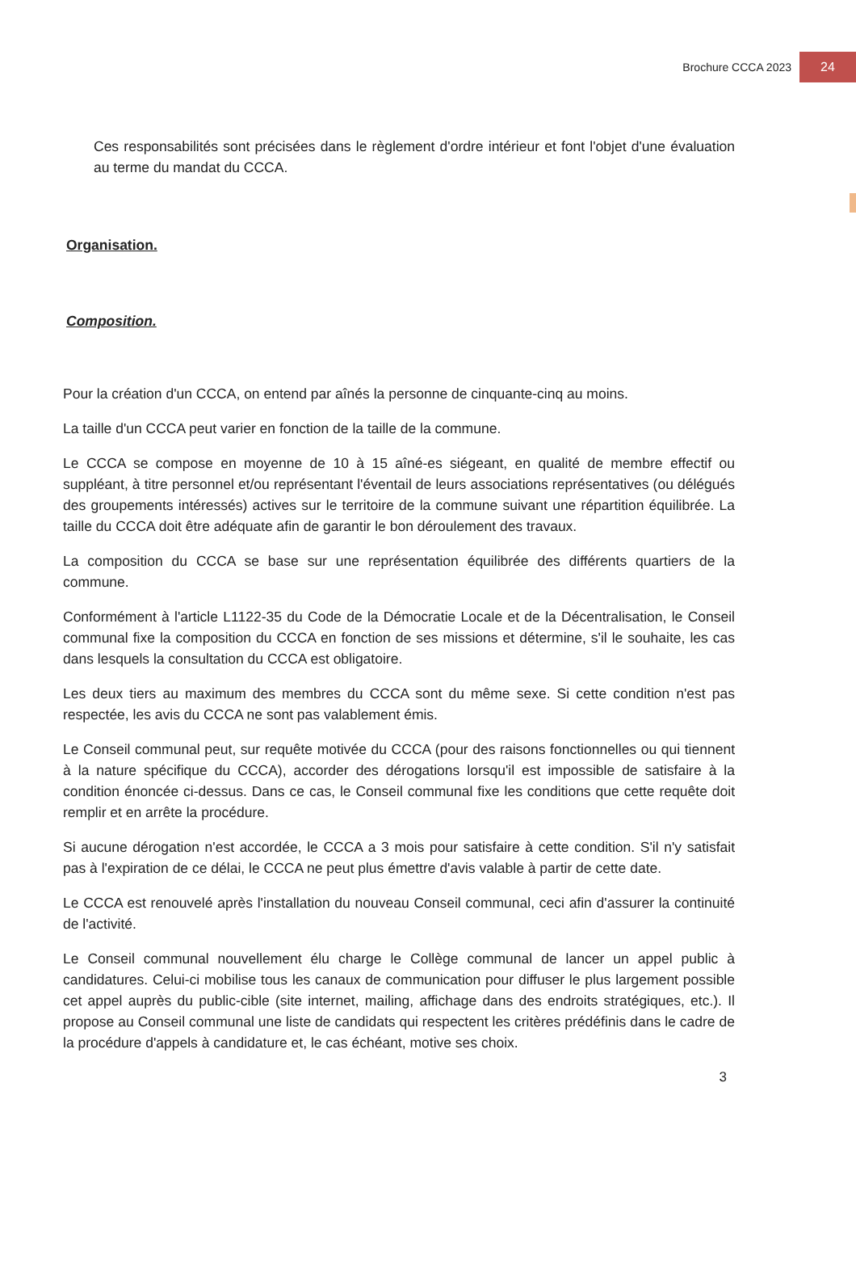Brochure CCCA 2023 24
Ces responsabilités sont précisées dans le règlement d'ordre intérieur et font l'objet d'une évaluation au terme du mandat du CCCA.
Organisation.
Composition.
Pour la création d'un CCCA, on entend par aînés la personne de cinquante-cinq au moins.
La taille d'un CCCA peut varier en fonction de la taille de la commune.
Le CCCA se compose en moyenne de 10 à 15 aîné-es siégeant, en qualité de membre effectif ou suppléant, à titre personnel et/ou représentant l'éventail de leurs associations représentatives (ou délégués des groupements intéressés) actives sur le territoire de la commune suivant une répartition équilibrée. La taille du CCCA doit être adéquate afin de garantir le bon déroulement des travaux.
La composition du CCCA se base sur une représentation équilibrée des différents quartiers de la commune.
Conformément à l'article L1122-35 du Code de la Démocratie Locale et de la Décentralisation, le Conseil communal fixe la composition du CCCA en fonction de ses missions et détermine, s'il le souhaite, les cas dans lesquels la consultation du CCCA est obligatoire.
Les deux tiers au maximum des membres du CCCA sont du même sexe. Si cette condition n'est pas respectée, les avis du CCCA ne sont pas valablement émis.
Le Conseil communal peut, sur requête motivée du CCCA (pour des raisons fonctionnelles ou qui tiennent à la nature spécifique du CCCA), accorder des dérogations lorsqu'il est impossible de satisfaire à la condition énoncée ci-dessus. Dans ce cas, le Conseil communal fixe les conditions que cette requête doit remplir et en arrête la procédure.
Si aucune dérogation n'est accordée, le CCCA a 3 mois pour satisfaire à cette condition. S'il n'y satisfait pas à l'expiration de ce délai, le CCCA ne peut plus émettre d'avis valable à partir de cette date.
Le CCCA est renouvelé après l'installation du nouveau Conseil communal, ceci afin d'assurer la continuité de l'activité.
Le Conseil communal nouvellement élu charge le Collège communal de lancer un appel public à candidatures. Celui-ci mobilise tous les canaux de communication pour diffuser le plus largement possible cet appel auprès du public-cible (site internet, mailing, affichage dans des endroits stratégiques, etc.). Il propose au Conseil communal une liste de candidats qui respectent les critères prédéfinis dans le cadre de la procédure d'appels à candidature et, le cas échéant, motive ses choix.
3